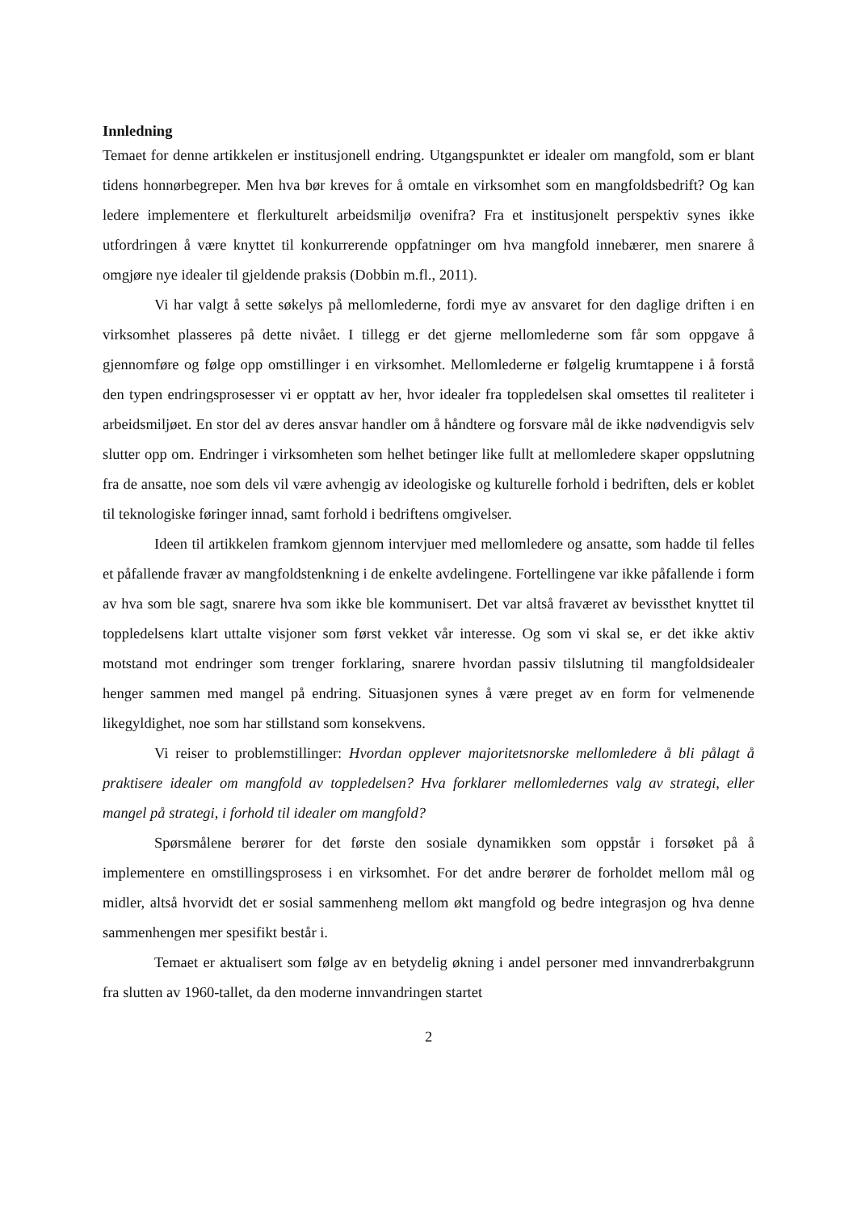Innledning
Temaet for denne artikkelen er institusjonell endring. Utgangspunktet er idealer om mangfold, som er blant tidens honnørbegreper. Men hva bør kreves for å omtale en virksomhet som en mangfoldsbedrift? Og kan ledere implementere et flerkulturelt arbeidsmiljø ovenifra? Fra et institusjonelt perspektiv synes ikke utfordringen å være knyttet til konkurrerende oppfatninger om hva mangfold innebærer, men snarere å omgjøre nye idealer til gjeldende praksis (Dobbin m.fl., 2011).
Vi har valgt å sette søkelys på mellomlederne, fordi mye av ansvaret for den daglige driften i en virksomhet plasseres på dette nivået. I tillegg er det gjerne mellomlederne som får som oppgave å gjennomføre og følge opp omstillinger i en virksomhet. Mellomlederne er følgelig krumtappene i å forstå den typen endringsprosesser vi er opptatt av her, hvor idealer fra toppledelsen skal omsettes til realiteter i arbeidsmiljøet. En stor del av deres ansvar handler om å håndtere og forsvare mål de ikke nødvendigvis selv slutter opp om. Endringer i virksomheten som helhet betinger like fullt at mellomledere skaper oppslutning fra de ansatte, noe som dels vil være avhengig av ideologiske og kulturelle forhold i bedriften, dels er koblet til teknologiske føringer innad, samt forhold i bedriftens omgivelser.
Ideen til artikkelen framkom gjennom intervjuer med mellomledere og ansatte, som hadde til felles et påfallende fravær av mangfoldstenkning i de enkelte avdelingene. Fortellingene var ikke påfallende i form av hva som ble sagt, snarere hva som ikke ble kommunisert. Det var altså fraværet av bevissthet knyttet til toppledelsens klart uttalte visjoner som først vekket vår interesse. Og som vi skal se, er det ikke aktiv motstand mot endringer som trenger forklaring, snarere hvordan passiv tilslutning til mangfoldsidealer henger sammen med mangel på endring. Situasjonen synes å være preget av en form for velmenende likegyldighet, noe som har stillstand som konsekvens.
Vi reiser to problemstillinger: Hvordan opplever majoritetsnorske mellomledere å bli pålagt å praktisere idealer om mangfold av toppledelsen? Hva forklarer mellomledernes valg av strategi, eller mangel på strategi, i forhold til idealer om mangfold?
Spørsmålene berører for det første den sosiale dynamikken som oppstår i forsøket på å implementere en omstillingsprosess i en virksomhet. For det andre berører de forholdet mellom mål og midler, altså hvorvidt det er sosial sammenheng mellom økt mangfold og bedre integrasjon og hva denne sammenhengen mer spesifikt består i.
Temaet er aktualisert som følge av en betydelig økning i andel personer med innvandrerbakgrunn fra slutten av 1960-tallet, da den moderne innvandringen startet
2